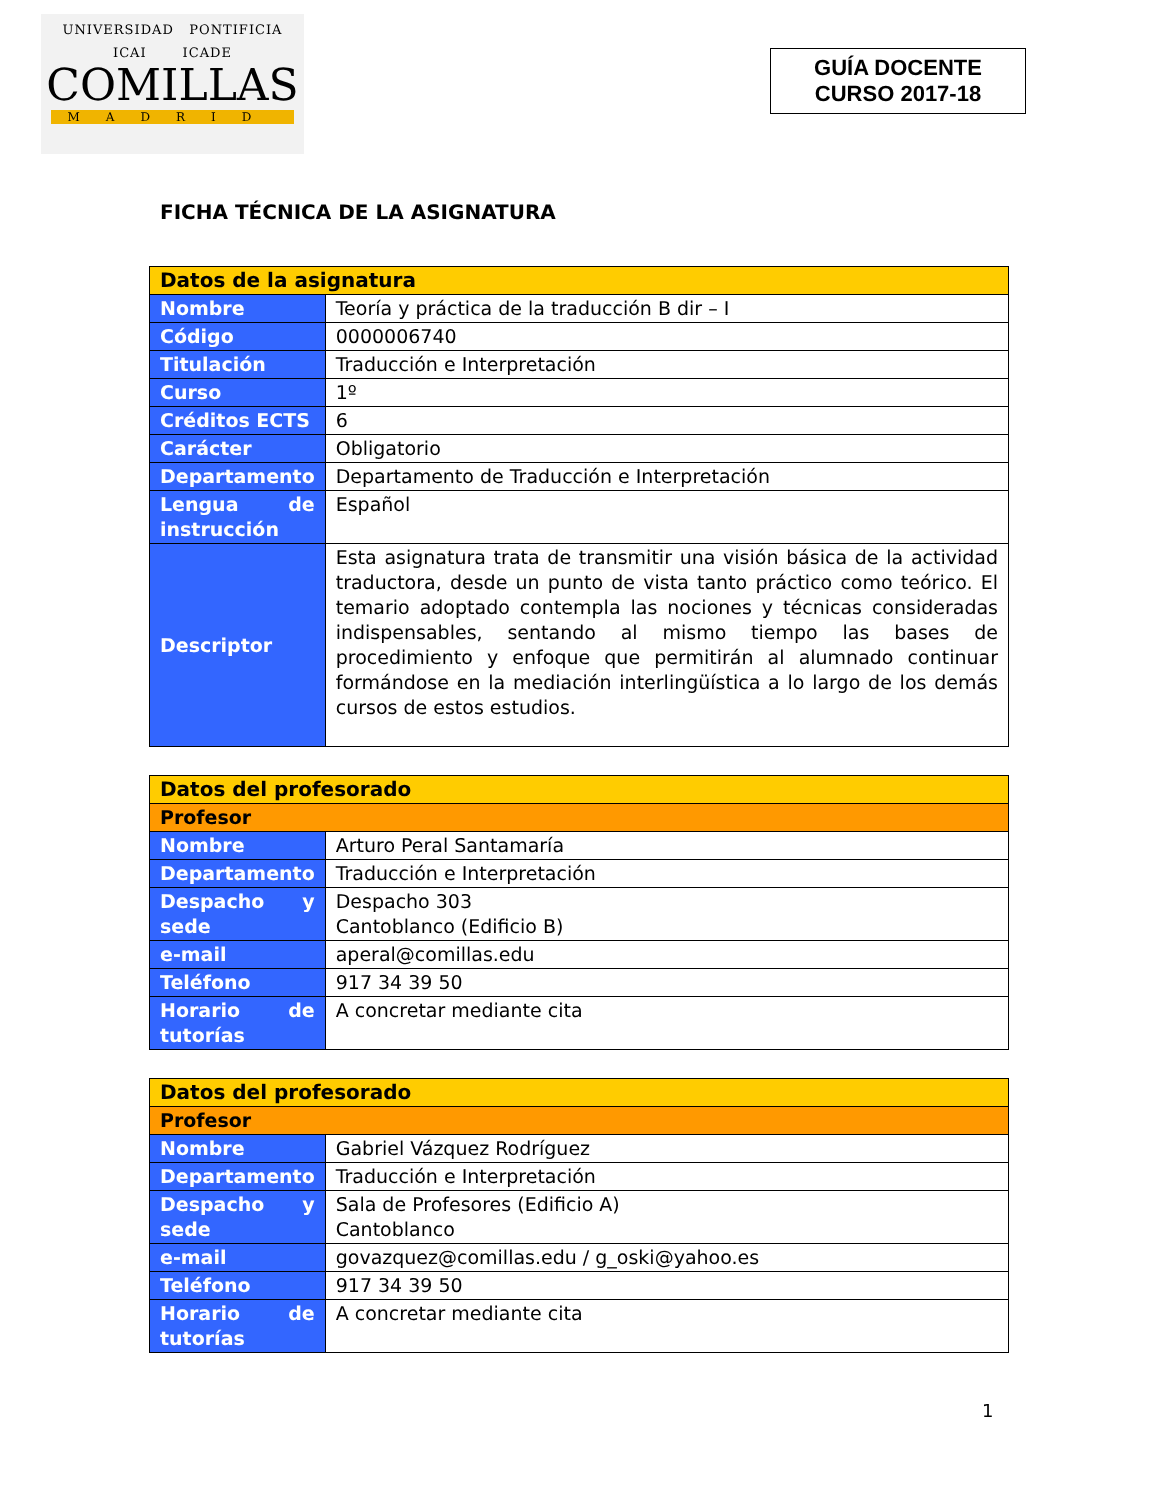UNIVERSIDAD PONTIFICIA
ICAI ICADE
COMILLAS
MADRID
GUÍA DOCENTE
CURSO 2017-18
FICHA TÉCNICA DE LA ASIGNATURA
| Datos de la asignatura | |
| Nombre | Teoría y práctica de la traducción B dir – I |
| Código | 0000006740 |
| Titulación | Traducción e Interpretación |
| Curso | 1º |
| Créditos ECTS | 6 |
| Carácter | Obligatorio |
| Departamento | Departamento de Traducción e Interpretación |
| Lengua de instrucción | Español |
| Descriptor | Esta asignatura trata de transmitir una visión básica de la actividad traductora, desde un punto de vista tanto práctico como teórico. El temario adoptado contempla las nociones y técnicas consideradas indispensables, sentando al mismo tiempo las bases de procedimiento y enfoque que permitirán al alumnado continuar formándose en la mediación interlingüística a lo largo de los demás cursos de estos estudios. |
| Datos del profesorado | |
| Profesor | |
| Nombre | Arturo Peral Santamaría |
| Departamento | Traducción e Interpretación |
| Despacho y sede | Despacho 303 Cantoblanco (Edificio B) |
| e-mail | aperal@comillas.edu |
| Teléfono | 917 34 39 50 |
| Horario de tutorías | A concretar mediante cita |
| Datos del profesorado | |
| Profesor | |
| Nombre | Gabriel Vázquez Rodríguez |
| Departamento | Traducción e Interpretación |
| Despacho y sede | Sala de Profesores (Edificio A) Cantoblanco |
| e-mail | govazquez@comillas.edu / g_oski@yahoo.es |
| Teléfono | 917 34 39 50 |
| Horario de tutorías | A concretar mediante cita |
1